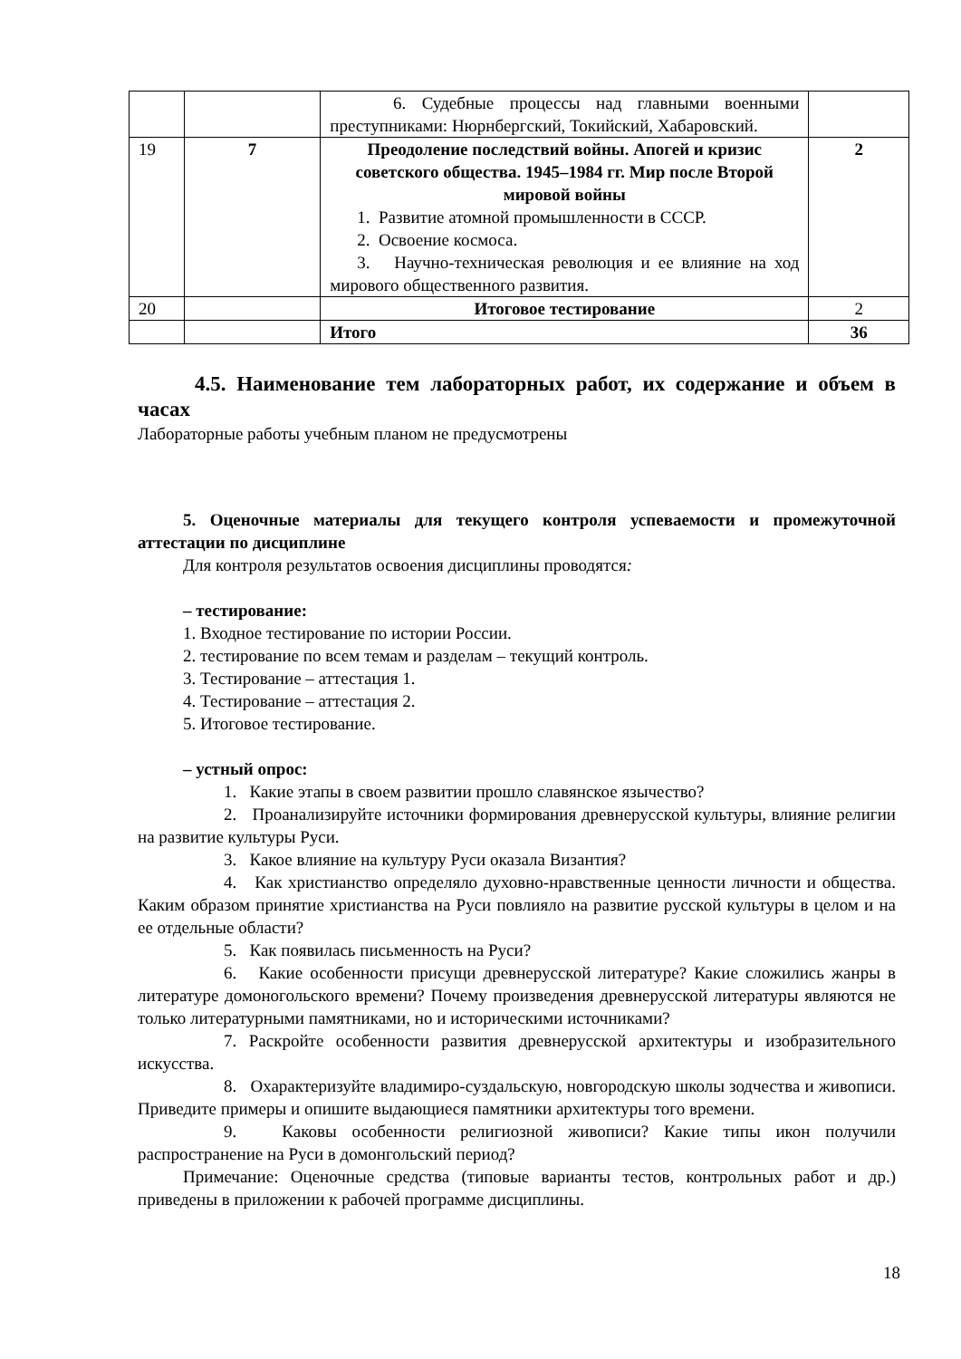| | | 6. Судебные процессы над главными военными преступниками: Нюрнбергский, Токийский, Хабаровский. | |
| 19 | 7 | Преодоление последствий войны. Апогей и кризис советского общества. 1945–1984 гг. Мир после Второй мировой войны 1. Развитие атомной промышленности в СССР. 2. Освоение космоса. 3. Научно-техническая революция и ее влияние на ход мирового общественного развития. | 2 |
| 20 | | Итоговое тестирование | 2 |
| | | Итого | 36 |
4.5. Наименование тем лабораторных работ, их содержание и объем в часах
Лабораторные работы учебным планом не предусмотрены
5. Оценочные материалы для текущего контроля успеваемости и промежуточной аттестации по дисциплине
Для контроля результатов освоения дисциплины проводятся:
– тестирование:
1. Входное тестирование по истории России.
2. тестирование по всем темам и разделам – текущий контроль.
3. Тестирование – аттестация 1.
4. Тестирование – аттестация 2.
5. Итоговое тестирование.
– устный опрос:
1. Какие этапы в своем развитии прошло славянское язычество?
2. Проанализируйте источники формирования древнерусской культуры, влияние религии на развитие культуры Руси.
3. Какое влияние на культуру Руси оказала Византия?
4. Как христианство определяло духовно-нравственные ценности личности и общества. Каким образом принятие христианства на Руси повлияло на развитие русской культуры в целом и на ее отдельные области?
5. Как появилась письменность на Руси?
6. Какие особенности присущи древнерусской литературе? Какие сложились жанры в литературе домоногольского времени? Почему произведения древнерусской литературы являются не только литературными памятниками, но и историческими источниками?
7. Раскройте особенности развития древнерусской архитектуры и изобразительного искусства.
8. Охарактеризуйте владимиро-суздальскую, новгородскую школы зодчества и живописи. Приведите примеры и опишите выдающиеся памятники архитектуры того времени.
9. Каковы особенности религиозной живописи? Какие типы икон получили распространение на Руси в домонгольский период?
Примечание: Оценочные средства (типовые варианты тестов, контрольных работ и др.) приведены в приложении к рабочей программе дисциплины.
18